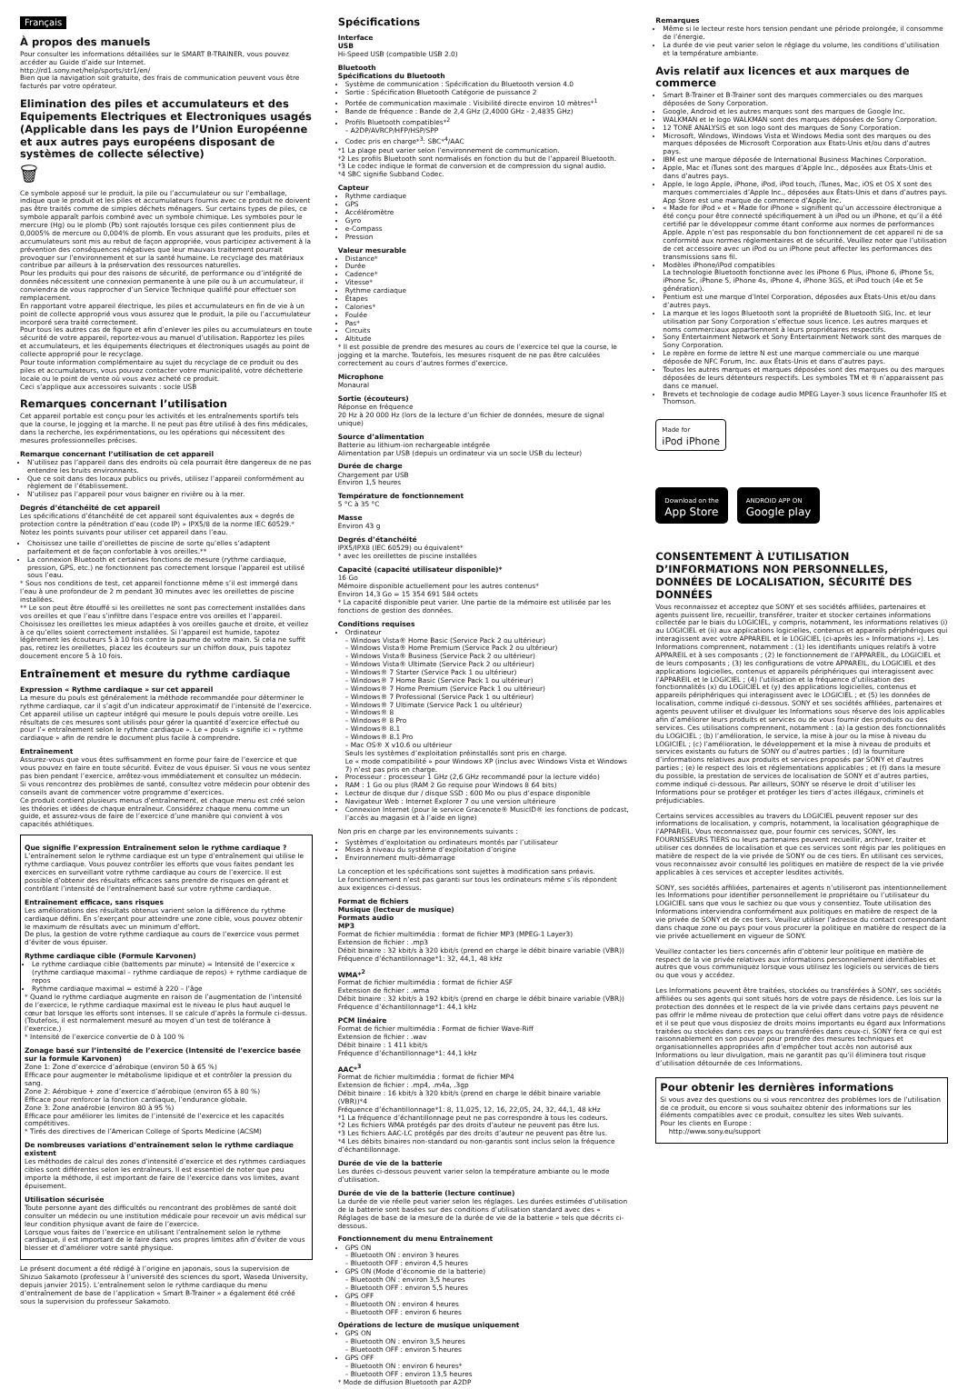Français
À propos des manuels
Pour consulter les informations détaillées sur le SMART B-TRAINER, vous pouvez accéder au Guide d’aide sur Internet.
http://rd1.sony.net/help/sports/str1/en/
Bien que la navigation soit gratuite, des frais de communication peuvent vous être facturés par votre opérateur.
Elimination des piles et accumulateurs et des Equipements Electriques et Electroniques usagés (Applicable dans les pays de l’Union Européenne et aux autres pays européens disposant de systèmes de collecte sélective)
🗑
Ce symbole apposé sur le produit, la pile ou l’accumulateur ou sur l’emballage, indique que le produit et les piles et accumulateurs fournis avec ce produit ne doivent pas être traités comme de simples déchets ménagers. Sur certains types de piles, ce symbole apparaît parfois combiné avec un symbole chimique. Les symboles pour le mercure (Hg) ou le plomb (Pb) sont rajoutés lorsque ces piles contiennent plus de 0,0005% de mercure ou 0,004% de plomb. En vous assurant que les produits, piles et accumulateurs sont mis au rebut de façon appropriée, vous participez activement à la prévention des conséquences négatives que leur mauvais traitement pourrait provoquer sur l’environnement et sur la santé humaine. Le recyclage des matériaux contribue par ailleurs à la préservation des ressources naturelles.
Pour les produits qui pour des raisons de sécurité, de performance ou d’intégrité de données nécessitent une connexion permanente à une pile ou à un accumulateur, il conviendra de vous rapprocher d’un Service Technique qualifié pour effectuer son remplacement.
En rapportant votre appareil électrique, les piles et accumulateurs en fin de vie à un point de collecte approprié vous vous assurez que le produit, la pile ou l’accumulateur incorporé sera traité correctement.
Pour tous les autres cas de figure et afin d’enlever les piles ou accumulateurs en toute sécurité de votre appareil, reportez-vous au manuel d’utilisation. Rapportez les piles et accumulateurs, et les équipements électriques et électroniques usagés au point de collecte approprié pour le recyclage.
Pour toute information complémentaire au sujet du recyclage de ce produit ou des piles et accumulateurs, vous pouvez contacter votre municipalité, votre déchetterie locale ou le point de vente où vous avez acheté ce produit.
Ceci s’applique aux accessoires suivants : socle USB
Remarques concernant l’utilisation
Cet appareil portable est conçu pour les activités et les entraînements sportifs tels que la course, le jogging et la marche. Il ne peut pas être utilisé à des fins médicales, dans la recherche, les expérimentations, ou les opérations qui nécessitent des mesures professionnelles précises.
Remarque concernant l’utilisation de cet appareil
N’utilisez pas l’appareil dans des endroits où cela pourrait être dangereux de ne pas entendre les bruits environnants.
Que ce soit dans des locaux publics ou privés, utilisez l’appareil conformément au règlement de l’établissement.
N’utilisez pas l’appareil pour vous baigner en rivière ou à la mer.
Degrés d’étanchéité de cet appareil
Les spécifications d’étanchéité de cet appareil sont équivalentes aux « degrés de protection contre la pénétration d’eau (code IP) » IPX5/8 de la norme IEC 60529.* Notez les points suivants pour utiliser cet appareil dans l’eau.
Choisissez une taille d’oreillettes de piscine de sorte qu’elles s’adaptent parfaitement et de façon confortable à vos oreilles.**
La connexion Bluetooth et certaines fonctions de mesure (rythme cardiaque, pression, GPS, etc.) ne fonctionnent pas correctement lorsque l’appareil est utilisé sous l’eau.
* Sous nos conditions de test, cet appareil fonctionne même s’il est immergé dans l’eau à une profondeur de 2 m pendant 30 minutes avec les oreillettes de piscine installées.
** Le son peut être étouffé si les oreillettes ne sont pas correctement installées dans vos oreilles et que l’eau s’infiltre dans l’espace entre vos oreilles et l’appareil. Choisissez les oreillettes les mieux adaptées à vos oreilles gauche et droite, et veillez à ce qu’elles soient correctement installées. Si l’appareil est humide, tapotez légèrement les écouteurs 5 à 10 fois contre la paume de votre main. Si cela ne suffit pas, retirez les oreillettes, placez les écouteurs sur un chiffon doux, puis tapotez doucement encore 5 à 10 fois.
Entraînement et mesure du rythme cardiaque
Expression « Rythme cardiaque » sur cet appareil
La mesure du pouls est généralement la méthode recommandée pour déterminer le rythme cardiaque, car il s’agit d’un indicateur approximatif de l’intensité de l’exercice.
Cet appareil utilise un capteur intégré qui mesure le pouls depuis votre oreille. Les résultats de ces mesures sont utilisés pour gérer la quantité d’exercice effectué ou pour l’« entraînement selon le rythme cardiaque ». Le « pouls » signifie ici « rythme cardiaque » afin de rendre le document plus facile à comprendre.
Entraînement
Assurez-vous que vous êtes suffisamment en forme pour faire de l’exercice et que vous pouvez en faire en toute sécurité. Évitez de vous épuiser. Si vous ne vous sentez pas bien pendant l’exercice, arrêtez-vous immédiatement et consultez un médecin.
Si vous rencontrez des problèmes de santé, consultez votre médecin pour obtenir des conseils avant de commencer votre programme d’exercices.
Ce produit contient plusieurs menus d’entraînement, et chaque menu est créé selon les théories et idées de chaque entraîneur. Considérez chaque menu comme un guide, et assurez-vous de faire de l’exercice d’une manière qui convient à vos capacités athlétiques.
Que signifie l’expression Entraînement selon le rythme cardiaque ?
L’entraînement selon le rythme cardiaque est un type d’entraînement qui utilise le rythme cardiaque. Vous pouvez contrôler les efforts que vous faites pendant les exercices en surveillant votre rythme cardiaque au cours de l’exercice. Il est possible d’obtenir des résultats efficaces sans prendre de risques en gérant et contrôlant l’intensité de l’entraînement basé sur votre rythme cardiaque.
Entraînement efficace, sans risques
Les améliorations des résultats obtenus varient selon la différence du rythme cardiaque défini. En s’exerçant pour atteindre une zone cible, vous pouvez obtenir le maximum de résultats avec un minimum d’effort.
De plus, la gestion de votre rythme cardiaque au cours de l’exercice vous permet d’éviter de vous épuiser.
Rythme cardiaque cible (Formule Karvonen)
Le rythme cardiaque cible (battements par minute) = Intensité de l’exercice x (rythme cardiaque maximal – rythme cardiaque de repos) + rythme cardiaque de repos
Rythme cardiaque maximal = estimé à 220 – l’âge
* Quand le rythme cardiaque augmente en raison de l’augmentation de l’intensité de l’exercice, le rythme cardiaque maximal est le niveau le plus haut auquel le cœur bat lorsque les efforts sont intenses. Il se calcule d’après la formule ci-dessus. (Toutefois, il est normalement mesuré au moyen d’un test de tolérance à l’exercice.)
* Intensité de l’exercice convertie de 0 à 100 %
Zonage basé sur l’intensité de l’exercice (Intensité de l’exercice basée sur la formule Karvonen)
Zone 1: Zone d’exercice d’aérobique (environ 50 à 65 %)
Efficace pour augmenter le métabolisme lipidique et et contrôler la pression du sang.
Zone 2: Aérobique + zone d’exercice d’aérobique (environ 65 à 80 %)
Efficace pour renforcer la fonction cardiaque, l’endurance globale.
Zone 3: Zone anaérobie (environ 80 à 95 %)
Efficace pour améliorer les limites de l’intensité de l’exercice et les capacités compétitives.
* Tirés des directives de l’American College of Sports Medicine (ACSM)
De nombreuses variations d’entraînement selon le rythme cardiaque existent
Les méthodes de calcul des zones d’intensité d’exercice et des rythmes cardiaques cibles sont différentes selon les entraîneurs. Il est essentiel de noter que peu importe la méthode, il est important de faire de l’exercice dans vos limites, avant épuisement.
Utilisation sécurisée
Toute personne ayant des difficultés ou rencontrant des problèmes de santé doit consulter un médecin ou une institution médicale pour recevoir un avis médical sur leur condition physique avant de faire de l’exercice.
Lorsque vous faites de l’exercice en utilisant l’entraînement selon le rythme cardiaque, il est important de le faire dans vos propres limites afin d’éviter de vous blesser et d’améliorer votre santé physique.
Le présent document a été rédigé à l’origine en japonais, sous la supervision de Shizuo Sakamoto (professeur à l’université des sciences du sport, Waseda University, depuis janvier 2015). L’entraînement selon le rythme cardiaque du menu d’entraînement de base de l’application « Smart B-Trainer » a également été créé sous la supervision du professeur Sakamoto.
Spécifications
Interface
USB
Hi-Speed USB (compatible USB 2.0)
Bluetooth
Spécifications du Bluetooth
Système de communication : Spécification du Bluetooth version 4.0
Sortie : Spécification Bluetooth Catégorie de puissance 2
Portée de communication maximale : Visibilité directe environ 10 mètres*<sup>1</sup>
Bande de fréquence : Bande de 2,4 GHz (2,4000 GHz - 2,4835 GHz)
Profils Bluetooth compatibles*<sup>2</sup>
– A2DP/AVRCP/HFP/HSP/SPP
Codec pris en charge*<sup>3</sup>: SBC*<sup>4</sup>/AAC
*1 La plage peut varier selon l’environnement de communication.
*2 Les profils Bluetooth sont normalisés en fonction du but de l’appareil Bluetooth.
*3 Le codec indique le format de conversion et de compression du signal audio.
*4 SBC signifie Subband Codec.
Capteur
Rythme cardiaque
GPS
Accéléromètre
Gyro
e-Compass
Pression
Valeur mesurable
Distance*
Durée
Cadence*
Vitesse*
Rythme cardiaque
Étapes
Calories*
Foulée
Pas*
Circuits
Altitude
* Il est possible de prendre des mesures au cours de l’exercice tel que la course, le jogging et la marche. Toutefois, les mesures risquent de ne pas être calculées correctement au cours d’autres formes d’exercice.
Microphone
Monaural
Sortie (écouteurs)
Réponse en fréquence
20 Hz à 20 000 Hz (lors de la lecture d’un fichier de données, mesure de signal unique)
Source d’alimentation
Batterie au lithium-ion rechargeable intégrée
Alimentation par USB (depuis un ordinateur via un socle USB du lecteur)
Durée de charge
Chargement par USB
Environ 1,5 heures
Température de fonctionnement
5 °C à 35 °C
Masse
Environ 43 g
Degrés d’étanchéité
IPX5/IPX8 (IEC 60529) ou équivalent*
* avec les oreillettes de piscine installées
Capacité (capacité utilisateur disponible)*
16 Go
Mémoire disponible actuellement pour les autres contenus*
Environ 14,3 Go = 15 354 691 584 octets
* La capacité disponible peut varier. Une partie de la mémoire est utilisée par les fonctions de gestion des données.
Conditions requises
Ordinateur
– Windows Vista® Home Basic (Service Pack 2 ou ultérieur)
– Windows Vista® Home Premium (Service Pack 2 ou ultérieur)
– Windows Vista® Business (Service Pack 2 ou ultérieur)
– Windows Vista® Ultimate (Service Pack 2 ou ultérieur)
– Windows® 7 Starter (Service Pack 1 ou ultérieur)
– Windows® 7 Home Basic (Service Pack 1 ou ultérieur)
– Windows® 7 Home Premium (Service Pack 1 ou ultérieur)
– Windows® 7 Professional (Service Pack 1 ou ultérieur)
– Windows® 7 Ultimate (Service Pack 1 ou ultérieur)
– Windows® 8
– Windows® 8 Pro
– Windows® 8.1
– Windows® 8.1 Pro
– Mac OS® X v10.6 ou ultérieur
Seuls les systèmes d’exploitation préinstallés sont pris en charge.
Le « mode compatibilité » pour Windows XP (inclus avec Windows Vista et Windows 7) n’est pas pris en charge.
Processeur : processeur 1 GHz (2,6 GHz recommandé pour la lecture vidéo)
RAM : 1 Go ou plus (RAM 2 Go requise pour Windows 8 64 bits)
Lecteur de disque dur / disque SSD : 600 Mo ou plus d’espace disponible
Navigateur Web : Internet Explorer 7 ou une version ultérieure
Connexion Internet (pour le service Gracenote® MusicID® les fonctions de podcast, l’accès au magasin et à l’aide en ligne)
Non pris en charge par les environnements suivants :
Systèmes d’exploitation ou ordinateurs montés par l’utilisateur
Mises à niveau du système d’exploitation d’origine
Environnement multi-démarrage
La conception et les spécifications sont sujettes à modification sans préavis.
Le fonctionnement n’est pas garanti sur tous les ordinateurs même s’ils répondent aux exigences ci-dessus.
Format de fichiers
Musique (lecteur de musique)
Formats audio
MP3
Format de fichier multimédia : format de fichier MP3 (MPEG-1 Layer3)
Extension de fichier : .mp3
Débit binaire : 32 kbit/s à 320 kbit/s (prend en charge le débit binaire variable (VBR))
Fréquence d’échantillonnage*1: 32, 44,1, 48 kHz
WMA*<sup>2</sup>
Format de fichier multimédia : format de fichier ASF
Extension de fichier : .wma
Débit binaire : 32 kbit/s à 192 kbit/s (prend en charge le débit binaire variable (VBR))
Fréquence d’échantillonnage*1: 44,1 kHz
PCM linéaire
Format de fichier multimédia : Format de fichier Wave-Riff
Extension de fichier : .wav
Débit binaire : 1 411 kbit/s
Fréquence d’échantillonnage*1: 44,1 kHz
AAC*<sup>3</sup>
Format de fichier multimédia : format de fichier MP4
Extension de fichier : .mp4, .m4a, .3gp
Débit binaire : 16 kbit/s à 320 kbit/s (prend en charge le débit binaire variable (VBR))*4
Fréquence d’échantillonnage*1: 8, 11,025, 12, 16, 22,05, 24, 32, 44,1, 48 kHz
*1 La fréquence d’échantillonnage peut ne pas correspondre à tous les codeurs.
*2 Les fichiers WMA protégés par des droits d’auteur ne peuvent pas être lus.
*3 Les fichiers AAC-LC protégés par des droits d’auteur ne peuvent pas être lus.
*4 Les débits binaires non-standard ou non-garantis sont inclus selon la fréquence d’échantillonnage.
Durée de vie de la batterie
Les durées ci-dessous peuvent varier selon la température ambiante ou le mode d’utilisation.
Durée de vie de la batterie (lecture continue)
La durée de vie réelle peut varier selon les réglages. Les durées estimées d’utilisation de la batterie sont basées sur des conditions d’utilisation standard avec des « Réglages de base de la mesure de la durée de vie de la batterie » tels que décrits ci-dessous.
Fonctionnement du menu Entraînement
GPS ON
– Bluetooth ON : environ 3 heures
– Bluetooth OFF : environ 4,5 heures
GPS ON (Mode d’économie de la batterie)
– Bluetooth ON : environ 3,5 heures
– Bluetooth OFF : environ 5,5 heures
GPS OFF
– Bluetooth ON : environ 4 heures
– Bluetooth OFF : environ 6 heures
Opérations de lecture de musique uniquement
GPS ON
– Bluetooth ON : environ 3,5 heures
– Bluetooth OFF : environ 5 heures
GPS OFF
– Bluetooth ON : environ 6 heures*
– Bluetooth OFF : environ 13,5 heures
* Mode de diffusion Bluetooth par A2DP
Remarques
Même si le lecteur reste hors tension pendant une période prolongée, il consomme de l’énergie.
La durée de vie peut varier selon le réglage du volume, les conditions d’utilisation et la température ambiante.
Avis relatif aux licences et aux marques de commerce
Smart B-Trainer et B-Trainer sont des marques commerciales ou des marques déposées de Sony Corporation.
Google, Android et les autres marques sont des marques de Google Inc.
WALKMAN et le logo WALKMAN sont des marques déposées de Sony Corporation.
12 TONE ANALYSIS et son logo sont des marques de Sony Corporation.
Microsoft, Windows, Windows Vista et Windows Media sont des marques ou des marques déposées de Microsoft Corporation aux Etats-Unis et/ou dans d’autres pays.
IBM est une marque déposée de International Business Machines Corporation.
Apple, Mac et iTunes sont des marques d’Apple Inc., déposées aux États-Unis et dans d’autres pays.
Apple, le logo Apple, iPhone, iPod, iPod touch, iTunes, Mac, iOS et OS X sont des marques commerciales d’Apple Inc., déposées aux États-Unis et dans d’autres pays.
App Store est une marque de commerce d’Apple Inc.
« Made for iPod » et « Made for iPhone » signifient qu’un accessoire électronique a été conçu pour être connecté spécifiquement à un iPod ou un iPhone, et qu’il a été certifié par le développeur comme étant conforme aux normes de performances Apple. Apple n’est pas responsable du bon fonctionnement de cet appareil ni de sa conformité aux normes réglementaires et de sécurité. Veuillez noter que l’utilisation de cet accessoire avec un iPod ou un iPhone peut affecter les performances des transmissions sans fil.
Modèles iPhone/iPod compatibles
La technologie Bluetooth fonctionne avec les iPhone 6 Plus, iPhone 6, iPhone 5s, iPhone 5c, iPhone 5, iPhone 4s, iPhone 4, iPhone 3GS, et iPod touch (4e et 5e génération).
Pentium est une marque d’Intel Corporation, déposées aux États-Unis et/ou dans d’autres pays.
La marque et les logos Bluetooth sont la propriété de Bluetooth SIG, Inc. et leur utilisation par Sony Corporation s’effectue sous licence. Les autres marques et noms commerciaux appartiennent à leurs propriétaires respectifs.
Sony Entertainment Network et Sony Entertainment Network sont des marques de Sony Corporation.
Le repère en forme de lettre N est une marque commerciale ou une marque déposée de NFC Forum, Inc. aux États-Unis et dans d’autres pays.
Toutes les autres marques et marques déposées sont des marques ou des marques déposées de leurs détenteurs respectifs. Les symboles TM et ® n’apparaissent pas dans ce manuel.
Brevets et technologie de codage audio MPEG Layer-3 sous licence Fraunhofer IIS et Thomson.
Made for
iPod iPhone
Download on the
App Store ANDROID APP ON
Google play
CONSENTEMENT À L’UTILISATION D’INFORMATIONS NON PERSONNELLES, DONNÉES DE LOCALISATION, SÉCURITÉ DES DONNÉES
Vous reconnaissez et acceptez que SONY et ses sociétés affiliées, partenaires et agents puissent lire, recueillir, transférer, traiter et stocker certaines informations collectée par le biais du LOGICIEL, y compris, notamment, les informations relatives (i) au LOGICIEL et (ii) aux applications logicielles, contenus et appareils périphériques qui interagissent avec votre APPAREIL et le LOGICIEL (ci-après les « Informations »). Les Informations comprennent, notamment : (1) les identifiants uniques relatifs à votre APPAREIL et à ses composants ; (2) le fonctionnement de l’APPAREIL, du LOGICIEL et de leurs composants ; (3) les configurations de votre APPAREIL, du LOGICIEL et des applications logicielles, contenus et appareils périphériques qui interagissent avec l’APPAREIL et le LOGICIEL ; (4) l’utilisation et la fréquence d’utilisation des fonctionnalités (x) du LOGICIEL et (y) des applications logicielles, contenus et appareils périphériques qui interagissent avec le LOGICIEL ; et (5) les données de localisation, comme indiqué ci-dessous. SONY et ses sociétés affiliées, partenaires et agents peuvent utiliser et divulguer les Informations sous réserve des lois applicables afin d’améliorer leurs produits et services ou de vous fournir des produits ou des services. Ces utilisations comprennent, notamment : (a) la gestion des fonctionnalités du LOGICIEL ; (b) l’amélioration, le service, la mise à jour ou la mise à niveau du LOGICIEL ; (c) l’amélioration, le développement et la mise à niveau de produits et services existants ou futurs de SONY ou d’autres parties ; (d) la fourniture d’informations relatives aux produits et services proposés par SONY et d’autres parties ; (e) le respect des lois et réglementations applicables ; et (f) dans la mesure du possible, la prestation de services de localisation de SONY et d’autres parties, comme indiqué ci-dessous. Par ailleurs, SONY se réserve le droit d’utiliser les Informations pour se protéger et protéger les tiers d’actes illégaux, criminels et préjudiciables.
Certains services accessibles au travers du LOGICIEL peuvent reposer sur des informations de localisation, y compris, notamment, la localisation géographique de l’APPAREIL. Vous reconnaissez que, pour fournir ces services, SONY, les FOURNISSEURS TIERS ou leurs partenaires peuvent recueillir, archiver, traiter et utiliser ces données de localisation et que ces services sont régis par les politiques en matière de respect de la vie privée de SONY ou de ces tiers. En utilisant ces services, vous reconnaissez avoir consulté les politiques en matière de respect de la vie privée applicables à ces services et accepter lesdites activités.
SONY, ses sociétés affiliées, partenaires et agents n’utiliseront pas intentionnellement les Informations pour identifier personnellement le propriétaire ou l’utilisateur du LOGICIEL sans que vous le sachiez ou que vous y consentiez. Toute utilisation des Informations interviendra conformément aux politiques en matière de respect de la vie privée de SONY et de ces tiers. Veuillez utiliser l’adresse du contact correspondant dans chaque zone ou pays pour vous procurer la politique en matière de respect de la vie privée actuellement en vigueur de SONY.
Veuillez contacter les tiers concernés afin d’obtenir leur politique en matière de respect de la vie privée relatives aux informations personnellement identifiables et autres que vous communiquez lorsque vous utilisez les logiciels ou services de tiers ou que vous y accédez.
Les Informations peuvent être traitées, stockées ou transférées à SONY, ses sociétés affiliées ou ses agents qui sont situés hors de votre pays de résidence. Les lois sur la protection des données et le respect de la vie privée dans certains pays peuvent ne pas offrir le même niveau de protection que celui offert dans votre pays de résidence et il se peut que vous disposiez de droits moins importants eu égard aux Informations traitées ou stockées dans ces pays ou transférées dans ceux-ci. SONY fera ce qui est raisonnablement en son pouvoir pour prendre des mesures techniques et organisationnelles appropriées afin d’empêcher tout accès non autorisé aux Informations ou leur divulgation, mais ne garantit pas qu’il éliminera tout risque d’utilisation détournée de ces Informations.
Pour obtenir les dernières informations
Si vous avez des questions ou si vous rencontrez des problèmes lors de l’utilisation de ce produit, ou encore si vous souhaitez obtenir des informations sur les éléments compatibles avec ce produit, consultez les sites Web suivants.
Pour les clients en Europe :
http://www.sony.eu/support